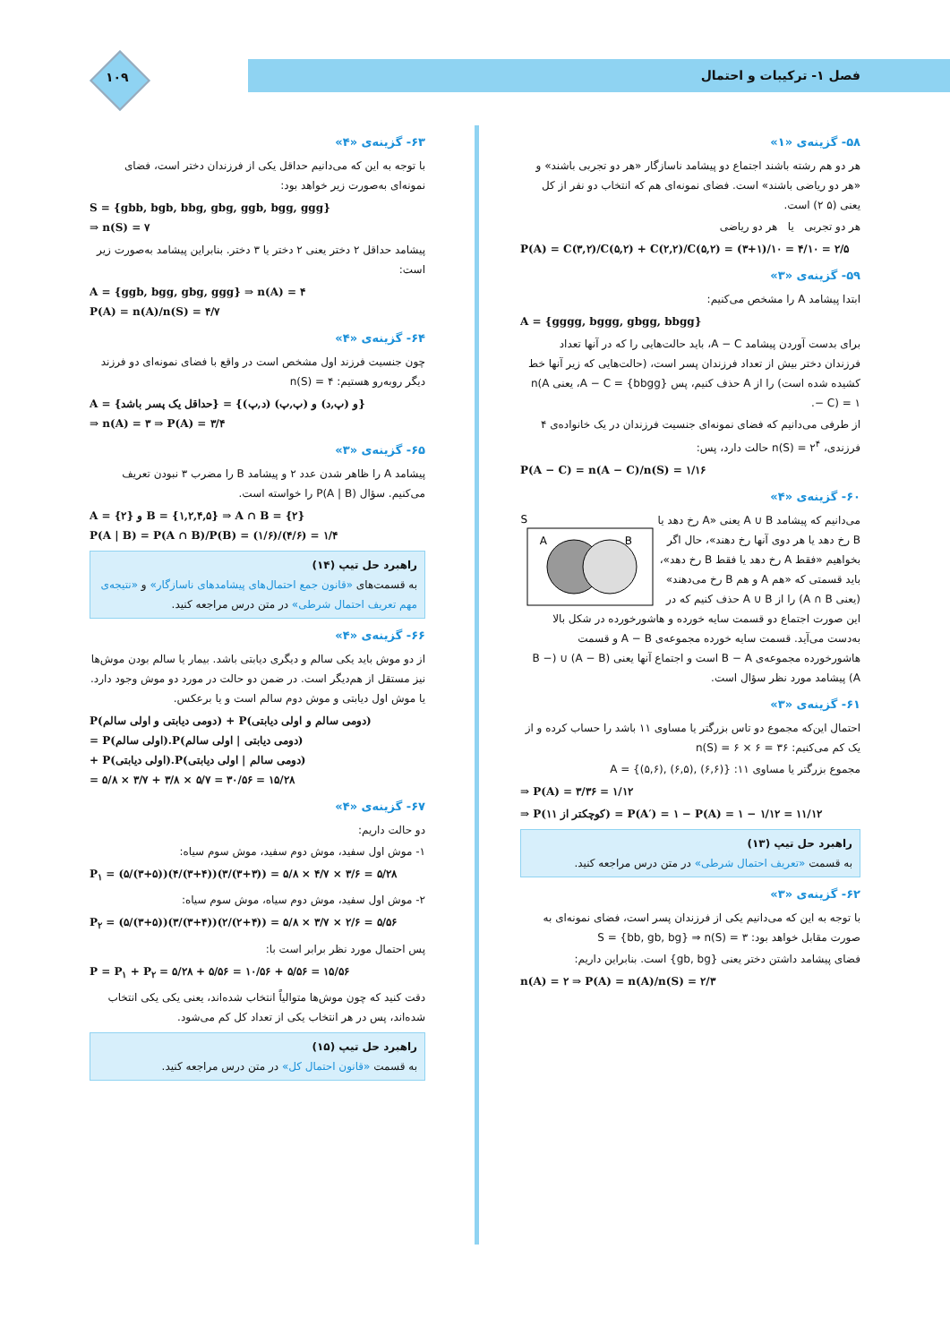فصل ۱- ترکیبات و احتمال ۱۰۹
۵۸- گزینه‌ی «۱»
هر دو هم رشته باشند اجتماع دو پیشامد ناسازگار «هر دو تجربی باشند» و «هر دو ریاضی باشند» است. فضای نمونه‌ای هم که انتخاب دو نفر از کل یعنی (۵ ۲) است.
هر دو تجربی یا هر دو ریاضی
P(A) = C(۳,۲)/C(۵,۲) + C(۲,۲)/C(۵,۲) = (۳+۱)/۱۰ = ۴/۱۰ = ۲/۵
۵۹- گزینه‌ی «۳»
ابتدا پیشامد A را مشخص می‌کنیم:
A = {gggg, bggg, gbgg, bbgg}
برای بدست آوردن پیشامد A − C، باید حالت‌هایی را که در آنها تعداد فرزندان دختر بیش از تعداد فرزندان پسر است، (حالت‌هایی که زیر آنها خط کشیده شده است) را از A حذف کنیم، پس A − C = {bbgg}، یعنی n(A − C) = ۱.
از طرفی می‌دانیم که فضای نمونه‌ای جنسیت فرزندان در یک خانواده‌ی ۴ فرزندی، n(S) = ۲<sup>۴</sup> حالت دارد، پس:
P(A − C) = n(A − C)/n(S) = ۱/۱۶
۶۰- گزینه‌ی «۴»
S
A
B
می‌دانیم که پیشامد A ∪ B یعنی «A رخ دهد یا B رخ دهد یا هر دوی آنها رخ دهند»، حال اگر بخواهیم «فقط A رخ دهد یا فقط B رخ دهد»، باید قسمتی که «هم A و هم B رخ می‌دهند» (یعنی A ∩ B) را از A ∪ B حذف کنیم که در این صورت اجتماع دو قسمت سایه خورده و هاشورخورده در شکل بالا به‌دست می‌آید. قسمت سایه خورده مجموعه‌ی A − B و قسمت هاشورخورده مجموعه‌ی B − A است و اجتماع آنها یعنی (A − B) ∪ (B − A) پیشامد مورد نظر سؤال است.
۶۱- گزینه‌ی «۳»
احتمال این‌که مجموع دو تاس بزرگتر یا مساوی ۱۱ باشد را حساب کرده و از یک کم می‌کنیم: n(S) = ۶ × ۶ = ۳۶
مجموع بزرگتر یا مساوی ۱۱: A = {(۵,۶), (۶,۵), (۶,۶)}
⇒ P(A) = ۳/۳۶ = ۱/۱۲
⇒ P(کوچکتر از ۱۱) = P(A′) = ۱ − P(A) = ۱ − ۱/۱۲ = ۱۱/۱۲
راهبرد حل تیپ (۱۳)
به قسمت «تعریف احتمال شرطی» در متن درس مراجعه کنید.
۶۲- گزینه‌ی «۳»
با توجه به این که می‌دانیم یکی از فرزندان پسر است، فضای نمونه‌ای به صورت مقابل خواهد بود: S = {bb, gb, bg} ⇒ n(S) = ۳
فضای پیشامد داشتن دختر یعنی {gb, bg} است. بنابراین داریم:
n(A) = ۲ ⇒ P(A) = n(A)/n(S) = ۲/۳
۶۳- گزینه‌ی «۴»
با توجه به این که می‌دانیم حداقل یکی از فرزندان دختر است، فضای نمونه‌ای به‌صورت زیر خواهد بود:
S = {gbb, bgb, bbg, gbg, ggb, bgg, ggg}
⇒ n(S) = ۷
پیشامد حداقل ۲ دختر یعنی ۲ دختر یا ۳ دختر. بنابراین پیشامد به‌صورت زیر است:
A = {ggb, bgg, gbg, ggg} ⇒ n(A) = ۴
P(A) = n(A)/n(S) = ۴/۷
۶۴- گزینه‌ی «۴»
چون جنسیت فرزند اول مشخص است در واقع با فضای نمونه‌ای دو فرزند دیگر روبه‌رو هستیم: n(S) = ۴
A = {حداقل یک پسر باشد} = {(د,پ) و (پ,د) و (پ,پ)}
⇒ n(A) = ۳ ⇒ P(A) = ۳/۴
۶۵- گزینه‌ی «۳»
پیشامد A را ظاهر شدن عدد ۲ و پیشامد B را مضرب ۳ نبودن تعریف می‌کنیم. سؤال P(A | B) را خواسته است.
A = {۲} و B = {۱,۲,۴,۵} ⇒ A ∩ B = {۲}
P(A | B) = P(A ∩ B)/P(B) = (۱/۶)/(۴/۶) = ۱/۴
راهبرد حل تیپ (۱۴)
به قسمت‌های «قانون جمع احتمال‌های پیشامدهای ناسازگار» و «نتیجه‌ی مهم تعریف احتمال شرطی» در متن درس مراجعه کنید.
۶۶- گزینه‌ی «۴»
از دو موش باید یکی سالم و دیگری دیابتی باشد. بیمار یا سالم بودن موش‌ها نیز مستقل از هم‌دیگر است. در ضمن دو حالت در مورد دو موش وجود دارد. یا موش اول دیابتی و موش دوم سالم است و یا برعکس.
P(دومی دیابتی و اولی سالم) + P(دومی سالم و اولی دیابتی)
= P(اولی سالم).P(دومی دیابتی | اولی سالم)
+ P(اولی دیابتی).P(دومی سالم | اولی دیابتی)
= ۵/۸ × ۳/۷ + ۳/۸ × ۵/۷ = ۳۰/۵۶ = ۱۵/۲۸
۶۷- گزینه‌ی «۴»
دو حالت داریم:
۱- موش اول سفید، موش دوم سفید، موش سوم سیاه:
P<sub>۱</sub> = (۵/(۳+۵))(۴/(۳+۴))(۳/(۳+۳)) = ۵/۸ × ۴/۷ × ۳/۶ = ۵/۲۸
۲- موش اول سفید، موش دوم سیاه، موش سوم سیاه:
P<sub>۲</sub> = (۵/(۳+۵))(۳/(۳+۴))(۲/(۲+۴)) = ۵/۸ × ۳/۷ × ۲/۶ = ۵/۵۶
پس احتمال مورد نظر برابر است با:
P = P<sub>۱</sub> + P<sub>۲</sub> = ۵/۲۸ + ۵/۵۶ = ۱۰/۵۶ + ۵/۵۶ = ۱۵/۵۶
دقت کنید که چون موش‌ها متوالیاً انتخاب شده‌اند، یعنی یکی یکی انتخاب شده‌اند، پس در هر انتخاب یکی از تعداد کل کم می‌شود.
راهبرد حل تیپ (۱۵)
به قسمت «قانون احتمال کل» در متن درس مراجعه کنید.